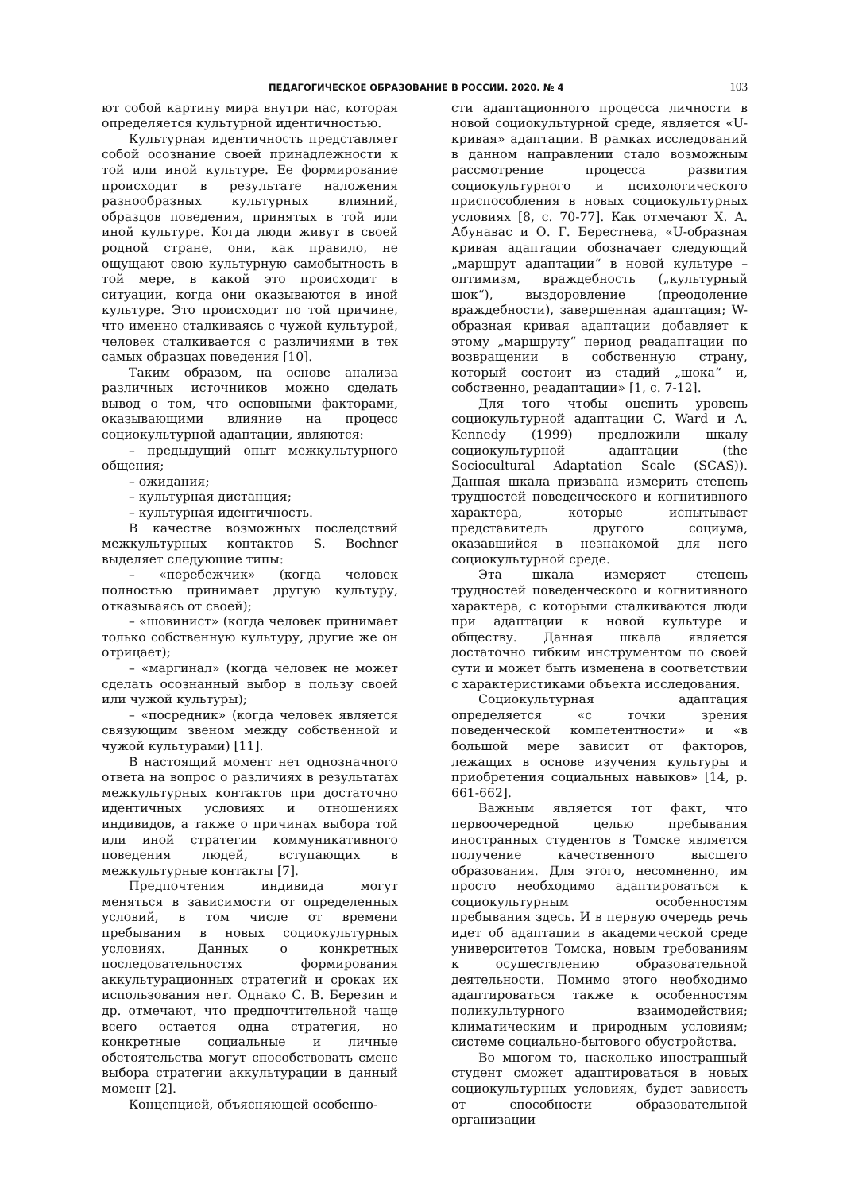ПЕДАГОГИЧЕСКОЕ ОБРАЗОВАНИЕ В РОССИИ. 2020. № 4 103
ют собой картину мира внутри нас, которая определяется культурной идентичностью.
Культурная идентичность представляет собой осознание своей принадлежности к той или иной культуре. Ее формирование происходит в результате наложения разнообразных культурных влияний, образцов поведения, принятых в той или иной культуре. Когда люди живут в своей родной стране, они, как правило, не ощущают свою культурную самобытность в той мере, в какой это происходит в ситуации, когда они оказываются в иной культуре. Это происходит по той причине, что именно сталкиваясь с чужой культурой, человек сталкивается с различиями в тех самых образцах поведения [10].
Таким образом, на основе анализа различных источников можно сделать вывод о том, что основными факторами, оказывающими влияние на процесс социокультурной адаптации, являются:
– предыдущий опыт межкультурного общения;
– ожидания;
– культурная дистанция;
– культурная идентичность.
В качестве возможных последствий межкультурных контактов S. Bochner выделяет следующие типы:
– «перебежчик» (когда человек полностью принимает другую культуру, отказываясь от своей);
– «шовинист» (когда человек принимает только собственную культуру, другие же он отрицает);
– «маргинал» (когда человек не может сделать осознанный выбор в пользу своей или чужой культуры);
– «посредник» (когда человек является связующим звеном между собственной и чужой культурами) [11].
В настоящий момент нет однозначного ответа на вопрос о различиях в результатах межкультурных контактов при достаточно идентичных условиях и отношениях индивидов, а также о причинах выбора той или иной стратегии коммуникативного поведения людей, вступающих в межкультурные контакты [7].
Предпочтения индивида могут меняться в зависимости от определенных условий, в том числе от времени пребывания в новых социокультурных условиях. Данных о конкретных последовательностях формирования аккультурационных стратегий и сроках их использования нет. Однако С. В. Березин и др. отмечают, что предпочтительной чаще всего остается одна стратегия, но конкретные социальные и личные обстоятельства могут способствовать смене выбора стратегии аккультурации в данный момент [2].
Концепцией, объясняющей особенно-
сти адаптационного процесса личности в новой социокультурной среде, является «U-кривая» адаптации. В рамках исследований в данном направлении стало возможным рассмотрение процесса развития социокультурного и психологического приспособления в новых социокультурных условиях [8, с. 70-77]. Как отмечают Х. А. Абунавас и О. Г. Берестнева, «U-образная кривая адаптации обозначает следующий „маршрут адаптации“ в новой культуре – оптимизм, враждебность („культурный шок“), выздоровление (преодоление враждебности), завершенная адаптация; W-образная кривая адаптации добавляет к этому „маршруту“ период реадаптации по возвращении в собственную страну, который состоит из стадий „шока“ и, собственно, реадаптации» [1, с. 7-12].
Для того чтобы оценить уровень социокультурной адаптации C. Ward и A. Kennedy (1999) предложили шкалу социокультурной адаптации (the Sociocultural Adaptation Scale (SCAS)). Данная шкала призвана измерить степень трудностей поведенческого и когнитивного характера, которые испытывает представитель другого социума, оказавшийся в незнакомой для него социокультурной среде.
Эта шкала измеряет степень трудностей поведенческого и когнитивного характера, с которыми сталкиваются люди при адаптации к новой культуре и обществу. Данная шкала является достаточно гибким инструментом по своей сути и может быть изменена в соответствии с характеристиками объекта исследования.
Социокультурная адаптация определяется «с точки зрения поведенческой компетентности» и «в большой мере зависит от факторов, лежащих в основе изучения культуры и приобретения социальных навыков» [14, p. 661-662].
Важным является тот факт, что первоочередной целью пребывания иностранных студентов в Томске является получение качественного высшего образования. Для этого, несомненно, им просто необходимо адаптироваться к социокультурным особенностям пребывания здесь. И в первую очередь речь идет об адаптации в академической среде университетов Томска, новым требованиям к осуществлению образовательной деятельности. Помимо этого необходимо адаптироваться также к особенностям поликультурного взаимодействия; климатическим и природным условиям; системе социально-бытового обустройства.
Во многом то, насколько иностранный студент сможет адаптироваться в новых социокультурных условиях, будет зависеть от способности образовательной организации